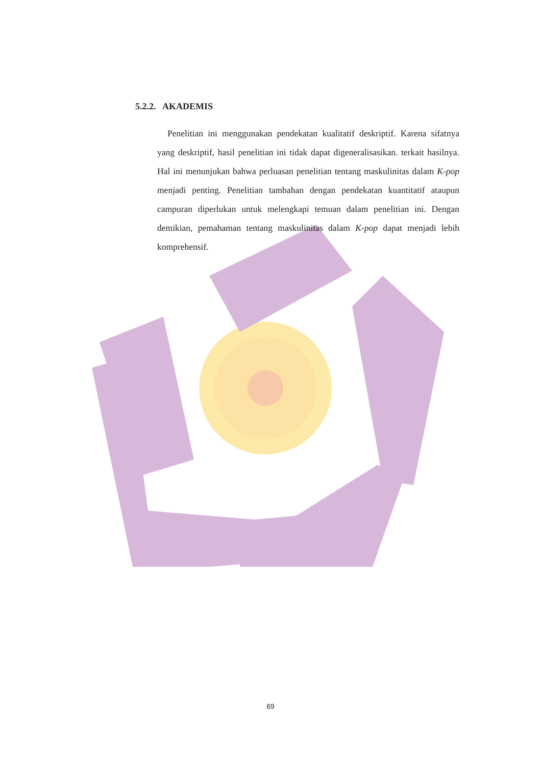5.2.2. AKADEMIS
Penelitian ini menggunakan pendekatan kualitatif deskriptif. Karena sifatnya yang deskriptif, hasil penelitian ini tidak dapat digeneralisasikan. terkait hasilnya. Hal ini menunjukan bahwa perluasan penelitian tentang maskulinitas dalam K-pop menjadi penting. Penelitian tambahan dengan pendekatan kuantitatif ataupun campuran diperlukan untuk melengkapi temuan dalam penelitian ini. Dengan demikian, pemahaman tentang maskulinitas dalam K-pop dapat menjadi lebih komprehensif.
69